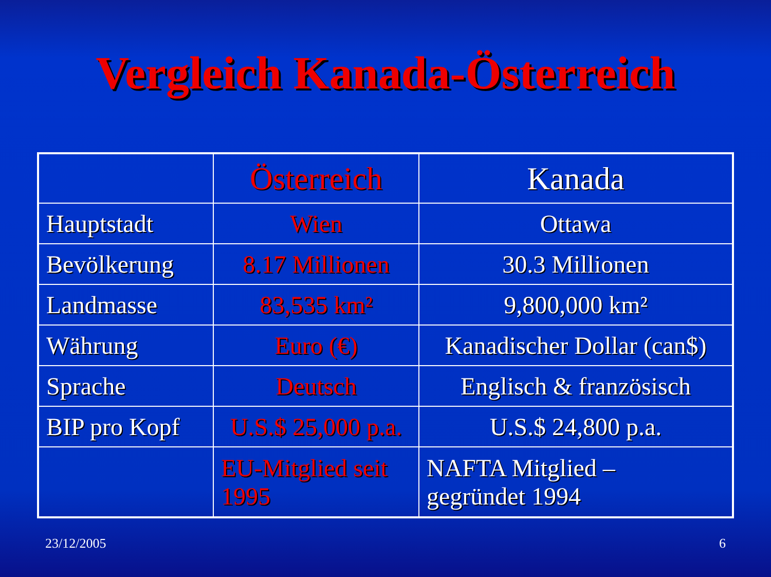Vergleich Kanada-Österreich
| | Österreich | Kanada |
| Hauptstadt | Wien | Ottawa |
| Bevölkerung | 8.17 Millionen | 30.3 Millionen |
| Landmasse | 83,535 km² | 9,800,000 km² |
| Währung | Euro (€) | Kanadischer Dollar (can$) |
| Sprache | Deutsch | Englisch & französisch |
| BIP pro Kopf | U.S.$ 25,000 p.a. | U.S.$ 24,800 p.a. |
| | EU-Mitglied seit 1995 | NAFTA Mitglied – gegründet 1994 |
23/12/2005 6